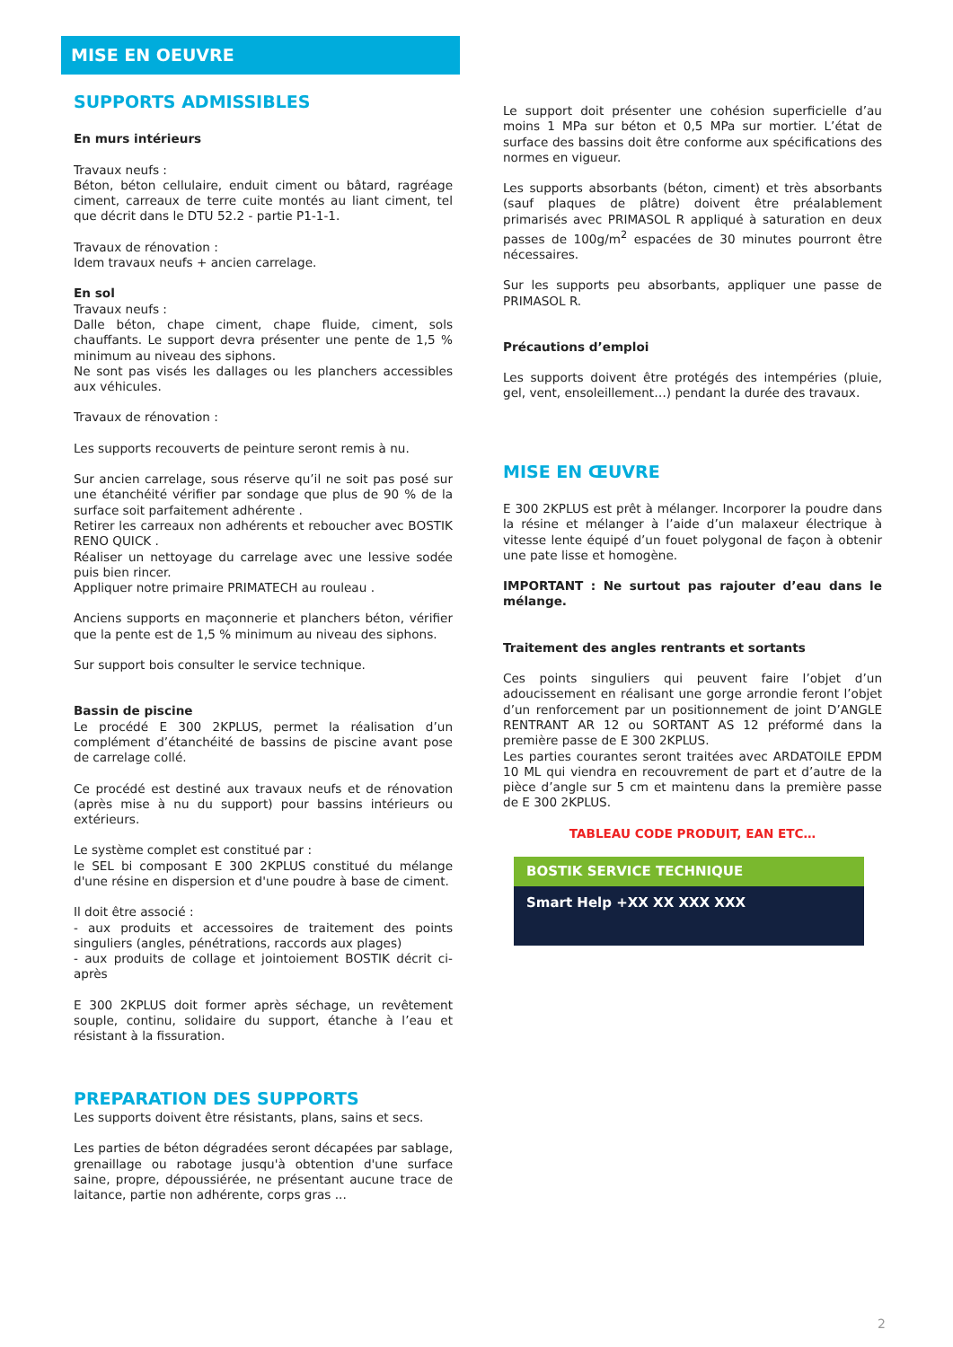MISE EN OEUVRE
SUPPORTS ADMISSIBLES
En murs intérieurs
Travaux neufs :
Béton, béton cellulaire, enduit ciment ou bâtard, ragréage ciment, carreaux de terre cuite montés au liant ciment, tel que décrit dans le DTU 52.2 - partie P1-1-1.
Travaux de rénovation :
Idem travaux neufs + ancien carrelage.
En sol
Travaux neufs :
Dalle béton, chape ciment, chape fluide, ciment, sols chauffants. Le support devra présenter une pente de 1,5 % minimum au niveau des siphons.
Ne sont pas visés les dallages ou les planchers accessibles aux véhicules.
Travaux de rénovation :
Les supports recouverts de peinture seront remis à nu.
Sur ancien carrelage, sous réserve qu’il ne soit pas posé sur une étanchéité vérifier par sondage que plus de 90 % de la surface soit parfaitement adhérente .
Retirer les carreaux non adhérents et reboucher avec BOSTIK RENO QUICK .
Réaliser un nettoyage du carrelage avec une lessive sodée puis bien rincer.
Appliquer notre primaire PRIMATECH au rouleau .
Anciens supports en maçonnerie et planchers béton, vérifier que la pente est de 1,5 % minimum au niveau des siphons.
Sur support bois consulter le service technique.
Bassin de piscine
Le procédé E 300 2KPLUS, permet la réalisation d’un complément d’étanchéité de bassins de piscine avant pose de carrelage collé.
Ce procédé est destiné aux travaux neufs et de rénovation (après mise à nu du support) pour bassins intérieurs ou extérieurs.
Le système complet est constitué par :
le SEL bi composant E 300 2KPLUS constitué du mélange d'une résine en dispersion et d'une poudre à base de ciment.
Il doit être associé :
- aux produits et accessoires de traitement des points singuliers (angles, pénétrations, raccords aux plages)
- aux produits de collage et jointoiement BOSTIK décrit ci-après
E 300 2KPLUS doit former après séchage, un revêtement souple, continu, solidaire du support, étanche à l’eau et résistant à la fissuration.
PREPARATION DES SUPPORTS
Les supports doivent être résistants, plans, sains et secs.
Les parties de béton dégradées seront décapées par sablage, grenaillage ou rabotage jusqu'à obtention d'une surface saine, propre, dépoussiérée, ne présentant aucune trace de laitance, partie non adhérente, corps gras ...
Le support doit présenter une cohésion superficielle d’au moins 1 MPa sur béton et 0,5 MPa sur mortier. L’état de surface des bassins doit être conforme aux spécifications des normes en vigueur.
Les supports absorbants (béton, ciment) et très absorbants (sauf plaques de plâtre) doivent être préalablement primarisés avec PRIMASOL R appliqué à saturation en deux passes de 100g/m<sup>2</sup> espacées de 30 minutes pourront être nécessaires.
Sur les supports peu absorbants, appliquer une passe de PRIMASOL R.
Précautions d’emploi
Les supports doivent être protégés des intempéries (pluie, gel, vent, ensoleillement…) pendant la durée des travaux.
MISE EN ŒUVRE
E 300 2KPLUS est prêt à mélanger. Incorporer la poudre dans la résine et mélanger à l’aide d’un malaxeur électrique à vitesse lente équipé d’un fouet polygonal de façon à obtenir une pate lisse et homogène.
IMPORTANT : Ne surtout pas rajouter d’eau dans le mélange.
Traitement des angles rentrants et sortants
Ces points singuliers qui peuvent faire l’objet d’un adoucissement en réalisant une gorge arrondie feront l’objet d’un renforcement par un positionnement de joint D’ANGLE RENTRANT AR 12 ou SORTANT AS 12 préformé dans la première passe de E 300 2KPLUS.
Les parties courantes seront traitées avec ARDATOILE EPDM 10 ML qui viendra en recouvrement de part et d’autre de la pièce d’angle sur 5 cm et maintenu dans la première passe de E 300 2KPLUS.
TABLEAU CODE PRODUIT, EAN ETC…
BOSTIK SERVICE TECHNIQUE
Smart Help +XX XX XXX XXX
2